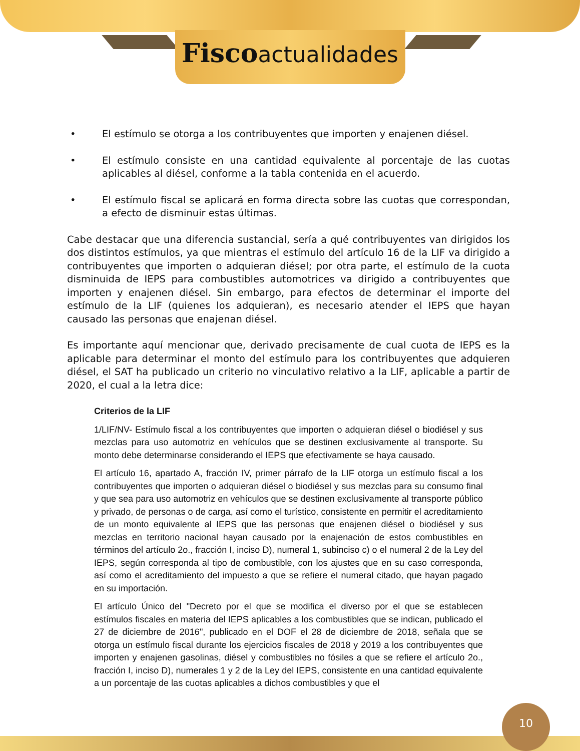Fisco actualidades
• El estímulo se otorga a los contribuyentes que importen y enajenen diésel.
• El estímulo consiste en una cantidad equivalente al porcentaje de las cuotas aplicables al diésel, conforme a la tabla contenida en el acuerdo.
• El estímulo fiscal se aplicará en forma directa sobre las cuotas que correspondan, a efecto de disminuir estas últimas.
Cabe destacar que una diferencia sustancial, sería a qué contribuyentes van dirigidos los dos distintos estímulos, ya que mientras el estímulo del artículo 16 de la LIF va dirigido a contribuyentes que importen o adquieran diésel; por otra parte, el estímulo de la cuota disminuida de IEPS para combustibles automotrices va dirigido a contribuyentes que importen y enajenen diésel. Sin embargo, para efectos de determinar el importe del estímulo de la LIF (quienes los adquieran), es necesario atender el IEPS que hayan causado las personas que enajenan diésel.
Es importante aquí mencionar que, derivado precisamente de cual cuota de IEPS es la aplicable para determinar el monto del estímulo para los contribuyentes que adquieren diésel, el SAT ha publicado un criterio no vinculativo relativo a la LIF, aplicable a partir de 2020, el cual a la letra dice:
Criterios de la LIF
1/LIF/NV- Estímulo fiscal a los contribuyentes que importen o adquieran diésel o biodiésel y sus mezclas para uso automotriz en vehículos que se destinen exclusivamente al transporte. Su monto debe determinarse considerando el IEPS que efectivamente se haya causado.
El artículo 16, apartado A, fracción IV, primer párrafo de la LIF otorga un estímulo fiscal a los contribuyentes que importen o adquieran diésel o biodiésel y sus mezclas para su consumo final y que sea para uso automotriz en vehículos que se destinen exclusivamente al transporte público y privado, de personas o de carga, así como el turístico, consistente en permitir el acreditamiento de un monto equivalente al IEPS que las personas que enajenen diésel o biodiésel y sus mezclas en territorio nacional hayan causado por la enajenación de estos combustibles en términos del artículo 2o., fracción I, inciso D), numeral 1, subinciso c) o el numeral 2 de la Ley del IEPS, según corresponda al tipo de combustible, con los ajustes que en su caso corresponda, así como el acreditamiento del impuesto a que se refiere el numeral citado, que hayan pagado en su importación.
El artículo Único del "Decreto por el que se modifica el diverso por el que se establecen estímulos fiscales en materia del IEPS aplicables a los combustibles que se indican, publicado el 27 de diciembre de 2016", publicado en el DOF el 28 de diciembre de 2018, señala que se otorga un estímulo fiscal durante los ejercicios fiscales de 2018 y 2019 a los contribuyentes que importen y enajenen gasolinas, diésel y combustibles no fósiles a que se refiere el artículo 2o., fracción I, inciso D), numerales 1 y 2 de la Ley del IEPS, consistente en una cantidad equivalente a un porcentaje de las cuotas aplicables a dichos combustibles y que el
10